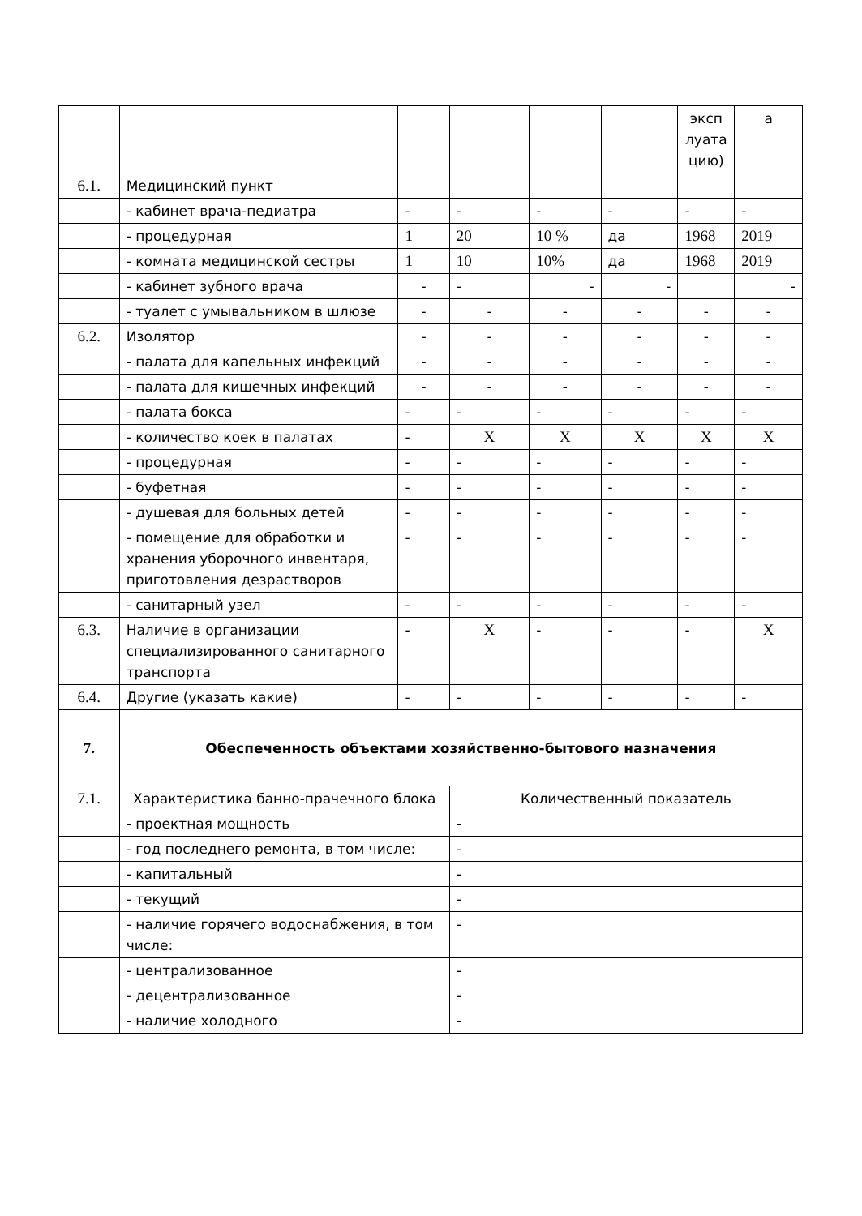| | | | | | | эксп луата цию) | а |
| 6.1. | Медицинский пункт | | | | | | |
| | - кабинет врача-педиатра | - | - | - | - | - | - |
| | - процедурная | 1 | 20 | 10 % | да | 1968 | 2019 |
| | - комната медицинской сестры | 1 | 10 | 10% | да | 1968 | 2019 |
| | - кабинет зубного врача | - | - | - | - | | - |
| | - туалет с умывальником в шлюзе | - | - | - | - | - | - |
| 6.2. | Изолятор | - | - | - | - | - | - |
| | - палата для капельных инфекций | - | - | - | - | - | - |
| | - палата для кишечных инфекций | - | - | - | - | - | - |
| | - палата бокса | - | - | - | - | - | - |
| | - количество коек в палатах | - | X | X | X | X | X |
| | - процедурная | - | - | - | - | - | - |
| | - буфетная | - | - | - | - | - | - |
| | - душевая для больных детей | - | - | - | - | - | - |
| | - помещение для обработки и хранения уборочного инвентаря, приготовления дезрастворов | - | - | - | - | - | - |
| | - санитарный узел | - | - | - | - | - | - |
| 6.3. | Наличие в организации специализированного санитарного транспорта | - | X | - | - | - | X |
| 6.4. | Другие (указать какие) | - | - | - | - | - | - |
| 7. | Обеспеченность объектами хозяйственно-бытового назначения | | | | | | |
| 7.1. | Характеристика банно-прачечного блока | | Количественный показатель | | | | |
| | - проектная мощность | | - | | | | |
| | - год последнего ремонта, в том числе: | | - | | | | |
| | - капитальный | | - | | | | |
| | - текущий | | - | | | | |
| | - наличие горячего водоснабжения, в том числе: | | - | | | | |
| | - централизованное | | - | | | | |
| | - децентрализованное | | - | | | | |
| | - наличие холодного | | - | | | | |